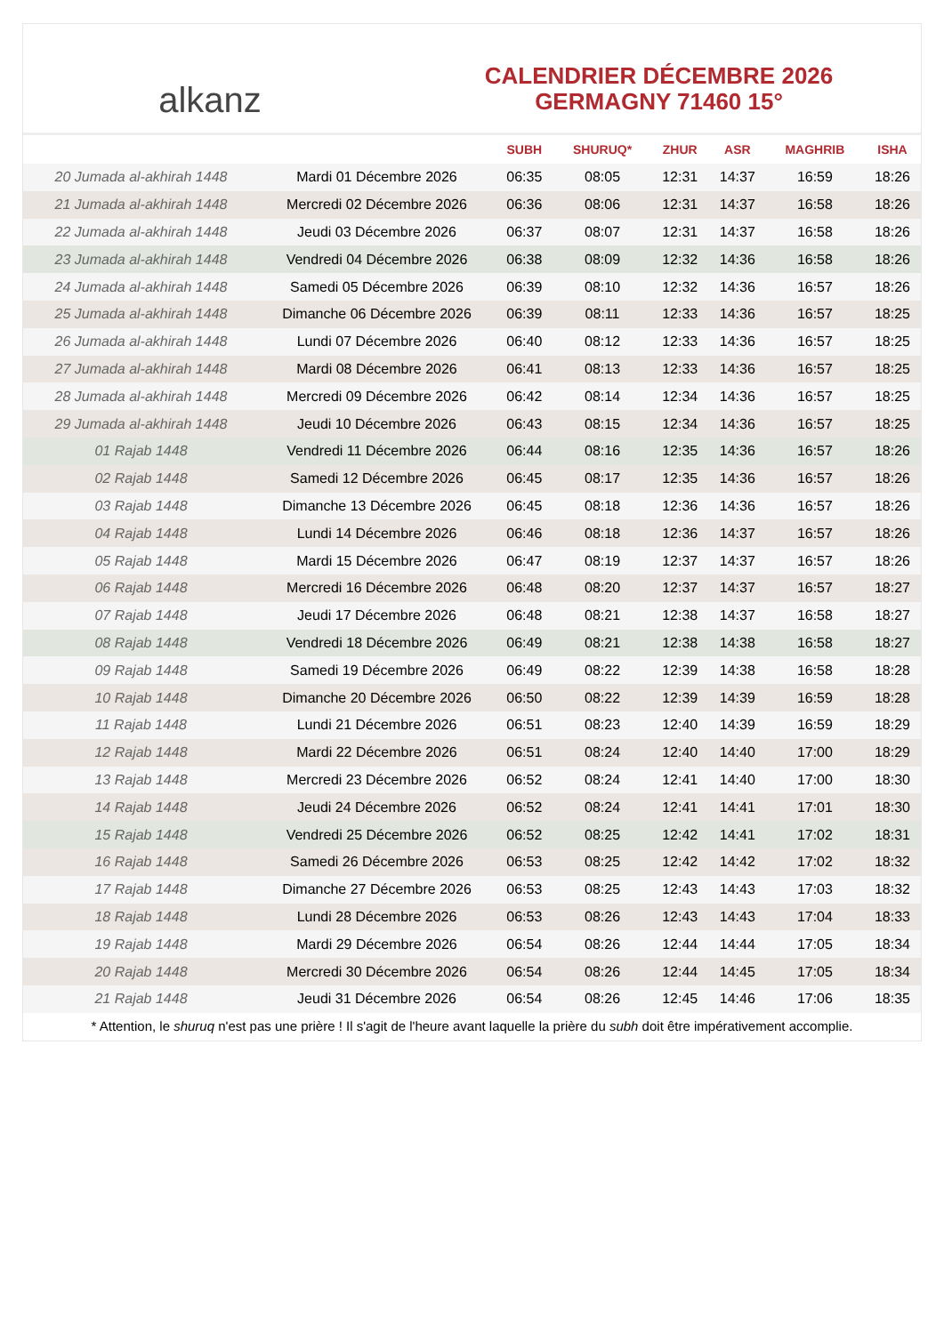alkanz
CALENDRIER DÉCEMBRE 2026
GERMAGNY 71460 15°
| | | SUBH | SHURUQ* | ZHUR | ASR | MAGHRIB | ISHA |
| --- | --- | --- | --- | --- | --- | --- | --- |
| 20 Jumada al-akhirah 1448 | Mardi 01 Décembre 2026 | 06:35 | 08:05 | 12:31 | 14:37 | 16:59 | 18:26 |
| 21 Jumada al-akhirah 1448 | Mercredi 02 Décembre 2026 | 06:36 | 08:06 | 12:31 | 14:37 | 16:58 | 18:26 |
| 22 Jumada al-akhirah 1448 | Jeudi 03 Décembre 2026 | 06:37 | 08:07 | 12:31 | 14:37 | 16:58 | 18:26 |
| 23 Jumada al-akhirah 1448 | Vendredi 04 Décembre 2026 | 06:38 | 08:09 | 12:32 | 14:36 | 16:58 | 18:26 |
| 24 Jumada al-akhirah 1448 | Samedi 05 Décembre 2026 | 06:39 | 08:10 | 12:32 | 14:36 | 16:57 | 18:26 |
| 25 Jumada al-akhirah 1448 | Dimanche 06 Décembre 2026 | 06:39 | 08:11 | 12:33 | 14:36 | 16:57 | 18:25 |
| 26 Jumada al-akhirah 1448 | Lundi 07 Décembre 2026 | 06:40 | 08:12 | 12:33 | 14:36 | 16:57 | 18:25 |
| 27 Jumada al-akhirah 1448 | Mardi 08 Décembre 2026 | 06:41 | 08:13 | 12:33 | 14:36 | 16:57 | 18:25 |
| 28 Jumada al-akhirah 1448 | Mercredi 09 Décembre 2026 | 06:42 | 08:14 | 12:34 | 14:36 | 16:57 | 18:25 |
| 29 Jumada al-akhirah 1448 | Jeudi 10 Décembre 2026 | 06:43 | 08:15 | 12:34 | 14:36 | 16:57 | 18:25 |
| 01 Rajab 1448 | Vendredi 11 Décembre 2026 | 06:44 | 08:16 | 12:35 | 14:36 | 16:57 | 18:26 |
| 02 Rajab 1448 | Samedi 12 Décembre 2026 | 06:45 | 08:17 | 12:35 | 14:36 | 16:57 | 18:26 |
| 03 Rajab 1448 | Dimanche 13 Décembre 2026 | 06:45 | 08:18 | 12:36 | 14:36 | 16:57 | 18:26 |
| 04 Rajab 1448 | Lundi 14 Décembre 2026 | 06:46 | 08:18 | 12:36 | 14:37 | 16:57 | 18:26 |
| 05 Rajab 1448 | Mardi 15 Décembre 2026 | 06:47 | 08:19 | 12:37 | 14:37 | 16:57 | 18:26 |
| 06 Rajab 1448 | Mercredi 16 Décembre 2026 | 06:48 | 08:20 | 12:37 | 14:37 | 16:57 | 18:27 |
| 07 Rajab 1448 | Jeudi 17 Décembre 2026 | 06:48 | 08:21 | 12:38 | 14:37 | 16:58 | 18:27 |
| 08 Rajab 1448 | Vendredi 18 Décembre 2026 | 06:49 | 08:21 | 12:38 | 14:38 | 16:58 | 18:27 |
| 09 Rajab 1448 | Samedi 19 Décembre 2026 | 06:49 | 08:22 | 12:39 | 14:38 | 16:58 | 18:28 |
| 10 Rajab 1448 | Dimanche 20 Décembre 2026 | 06:50 | 08:22 | 12:39 | 14:39 | 16:59 | 18:28 |
| 11 Rajab 1448 | Lundi 21 Décembre 2026 | 06:51 | 08:23 | 12:40 | 14:39 | 16:59 | 18:29 |
| 12 Rajab 1448 | Mardi 22 Décembre 2026 | 06:51 | 08:24 | 12:40 | 14:40 | 17:00 | 18:29 |
| 13 Rajab 1448 | Mercredi 23 Décembre 2026 | 06:52 | 08:24 | 12:41 | 14:40 | 17:00 | 18:30 |
| 14 Rajab 1448 | Jeudi 24 Décembre 2026 | 06:52 | 08:24 | 12:41 | 14:41 | 17:01 | 18:30 |
| 15 Rajab 1448 | Vendredi 25 Décembre 2026 | 06:52 | 08:25 | 12:42 | 14:41 | 17:02 | 18:31 |
| 16 Rajab 1448 | Samedi 26 Décembre 2026 | 06:53 | 08:25 | 12:42 | 14:42 | 17:02 | 18:32 |
| 17 Rajab 1448 | Dimanche 27 Décembre 2026 | 06:53 | 08:25 | 12:43 | 14:43 | 17:03 | 18:32 |
| 18 Rajab 1448 | Lundi 28 Décembre 2026 | 06:53 | 08:26 | 12:43 | 14:43 | 17:04 | 18:33 |
| 19 Rajab 1448 | Mardi 29 Décembre 2026 | 06:54 | 08:26 | 12:44 | 14:44 | 17:05 | 18:34 |
| 20 Rajab 1448 | Mercredi 30 Décembre 2026 | 06:54 | 08:26 | 12:44 | 14:45 | 17:05 | 18:34 |
| 21 Rajab 1448 | Jeudi 31 Décembre 2026 | 06:54 | 08:26 | 12:45 | 14:46 | 17:06 | 18:35 |
* Attention, le shuruq n'est pas une prière ! Il s'agit de l'heure avant laquelle la prière du subh doit être impérativement accomplie.